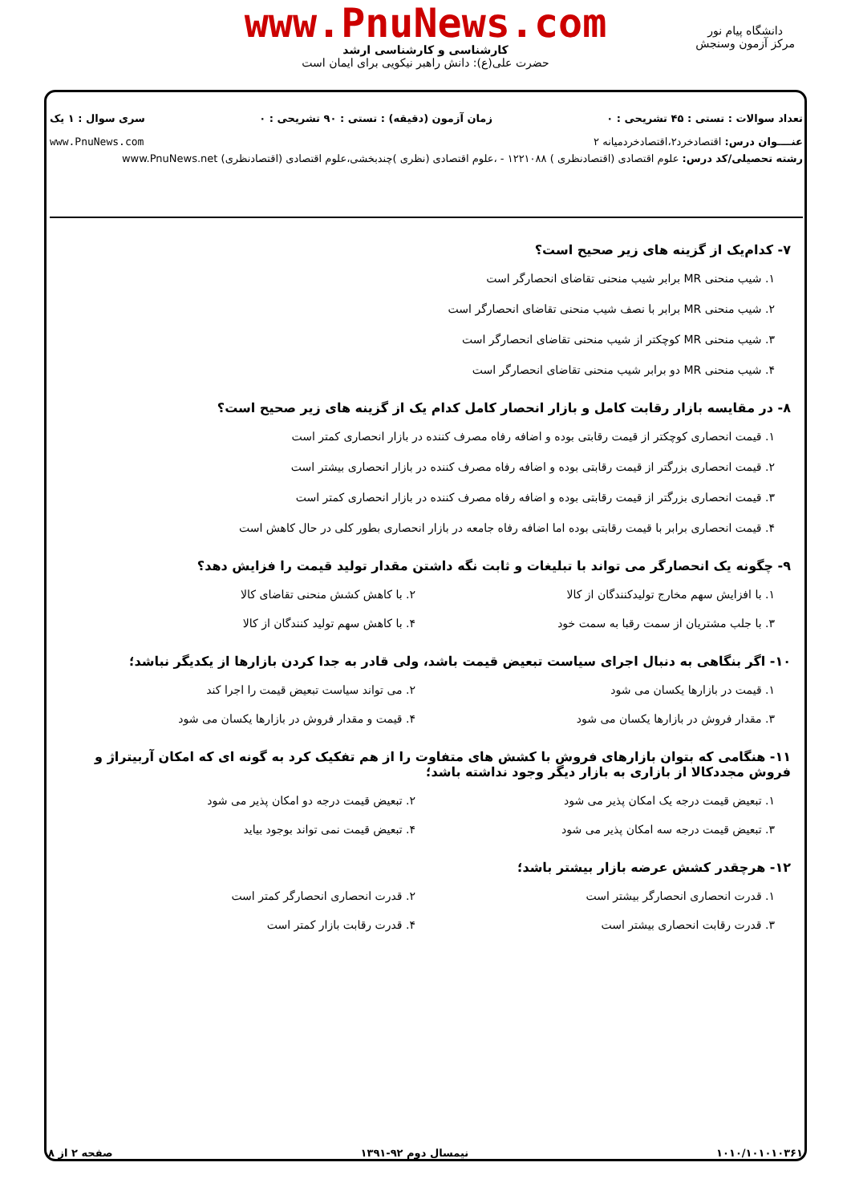www.PnuNews.com
کارشناسی و کارشناسی ارشد
حضرت علی(ع): دانش راهبر نیکویی برای ایمان است
دانشگاه پیام نور
مرکز آزمون وسنجش
تعداد سوالات : تستی : ۴۵ تشریحی : ۰ زمان آزمون (دقیقه) : تستی : ۹۰ تشریحی : ۰ سری سوال : ۱ یک
عنــــوان درس: اقتصادخرد۲،اقتصادخردمیانه ۲ www.PnuNews.com
رشته تحصیلی/کد درس: علوم اقتصادی (اقتصادنظری ) ۱۲۲۱۰۸۸ - ،علوم اقتصادی (نظری )چندبخشی،علوم اقتصادی (اقتصادنظری) www.PnuNews.net
۷- کدام‌یک از گزینه های زیر صحیح است؟
۱. شیب منحنی MR برابر شیب منحنی تقاضای انحصارگر است
۲. شیب منحنی MR برابر با نصف شیب منحنی تقاضای انحصارگر است
۳. شیب منحنی MR کوچکتر از شیب منحنی تقاضای انحصارگر است
۴. شیب منحنی MR دو برابر شیب منحنی تقاضای انحصارگر است
۸- در مقایسه بازار رقابت کامل و بازار انحصار کامل کدام یک از گزینه های زیر صحیح است؟
۱. قیمت انحصاری کوچکتر از قیمت رقابتی بوده و اضافه رفاه مصرف کننده در بازار انحصاری کمتر است
۲. قیمت انحصاری بزرگتر از قیمت رقابتی بوده و اضافه رفاه مصرف کننده در بازار انحصاری بیشتر است
۳. قیمت انحصاری بزرگتر از قیمت رقابتی بوده و اضافه رفاه مصرف کننده در بازار انحصاری کمتر است
۴. قیمت انحصاری برابر با قیمت رقابتی بوده اما اضافه رفاه جامعه در بازار انحصاری بطور کلی در حال کاهش است
۹- چگونه یک انحصارگر می تواند با تبلیغات و ثابت نگه داشتن مقدار تولید قیمت را فزایش دهد؟
۱. با افزایش سهم مخارج تولیدکنندگان از کالا
۲. با کاهش کشش منحنی تقاضای کالا
۳. با جلب مشتریان از سمت رقبا به سمت خود
۴. با کاهش سهم تولید کنندگان از کالا
۱۰- اگر بنگاهی به دنبال اجرای سیاست تبعیض قیمت باشد، ولی قادر به جدا کردن بازارها از یکدیگر نباشد؛
۱. قیمت در بازارها یکسان می شود
۲. می تواند سیاست تبعیض قیمت را اجرا کند
۳. مقدار فروش در بازارها یکسان می شود
۴. قیمت و مقدار فروش در بازارها یکسان می شود
۱۱- هنگامی که بتوان بازارهای فروش با کشش های متفاوت را از هم تفکیک کرد به گونه ای که امکان آربیتراژ و فروش مجددکالا از بازاری به بازار دیگر وجود نداشته باشد؛
۱. تبعیض قیمت درجه یک امکان پذیر می شود
۲. تبعیض قیمت درجه دو امکان پذیر می شود
۳. تبعیض قیمت درجه سه امکان پذیر می شود
۴. تبعیض قیمت نمی تواند بوجود بیاید
۱۲- هرچقدر کشش عرضه بازار بیشتر باشد؛
۱. قدرت انحصاری انحصارگر بیشتر است
۲. قدرت انحصاری انحصارگر کمتر است
۳. قدرت رقابت انحصاری بیشتر است
۴. قدرت رقابت بازار کمتر است
۱۰۱۰/۱۰۱۰۱۰۳۶۱ نیمسال دوم ۹۲-۱۳۹۱ صفحه ۲ از ۸